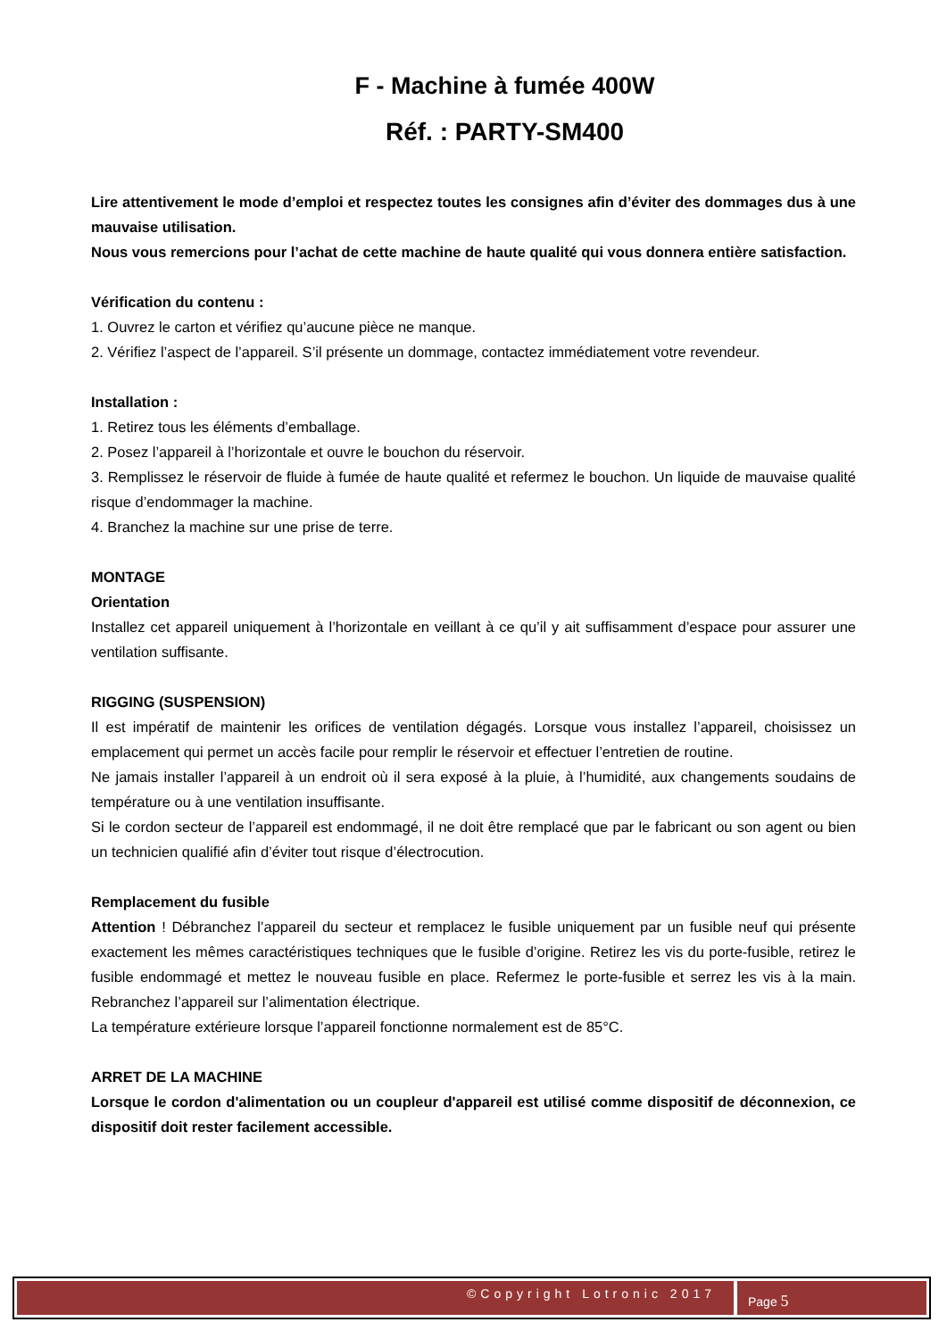F - Machine à fumée 400W
Réf. : PARTY-SM400
Lire attentivement le mode d’emploi et respectez toutes les consignes afin d’éviter des dommages dus à une mauvaise utilisation.
Nous vous remercions pour l’achat de cette machine de haute qualité qui vous donnera entière satisfaction.
Vérification du contenu :
1. Ouvrez le carton et vérifiez qu’aucune pièce ne manque.
2. Vérifiez l’aspect de l’appareil. S’il présente un dommage, contactez immédiatement votre revendeur.
Installation :
1. Retirez tous les éléments d’emballage.
2. Posez l’appareil à l’horizontale et ouvre le bouchon du réservoir.
3. Remplissez le réservoir de fluide à fumée de haute qualité et refermez le bouchon. Un liquide de mauvaise qualité risque d’endommager la machine.
4. Branchez la machine sur une prise de terre.
MONTAGE
Orientation
Installez cet appareil uniquement à l’horizontale en veillant à ce qu’il y ait suffisamment d’espace pour assurer une ventilation suffisante.
RIGGING (SUSPENSION)
Il est impératif de maintenir les orifices de ventilation dégagés. Lorsque vous installez l’appareil, choisissez un emplacement qui permet un accès facile pour remplir le réservoir et effectuer l’entretien de routine.
Ne jamais installer l’appareil à un endroit où il sera exposé à la pluie, à l’humidité, aux changements soudains de température ou à une ventilation insuffisante.
Si le cordon secteur de l’appareil est endommagé, il ne doit être remplacé que par le fabricant ou son agent ou bien un technicien qualifié afin d’éviter tout risque d’électrocution.
Remplacement du fusible
Attention ! Débranchez l’appareil du secteur et remplacez le fusible uniquement par un fusible neuf qui présente exactement les mêmes caractéristiques techniques que le fusible d’origine. Retirez les vis du porte-fusible, retirez le fusible endommagé et mettez le nouveau fusible en place. Refermez le porte-fusible et serrez les vis à la main. Rebranchez l’appareil sur l’alimentation électrique.
La température extérieure lorsque l’appareil fonctionne normalement est de 85°C.
ARRET DE LA MACHINE
Lorsque le cordon d'alimentation ou un coupleur d'appareil est utilisé comme dispositif de déconnexion, ce dispositif doit rester facilement accessible.
©Copyright Lotronic 2017
Page 5